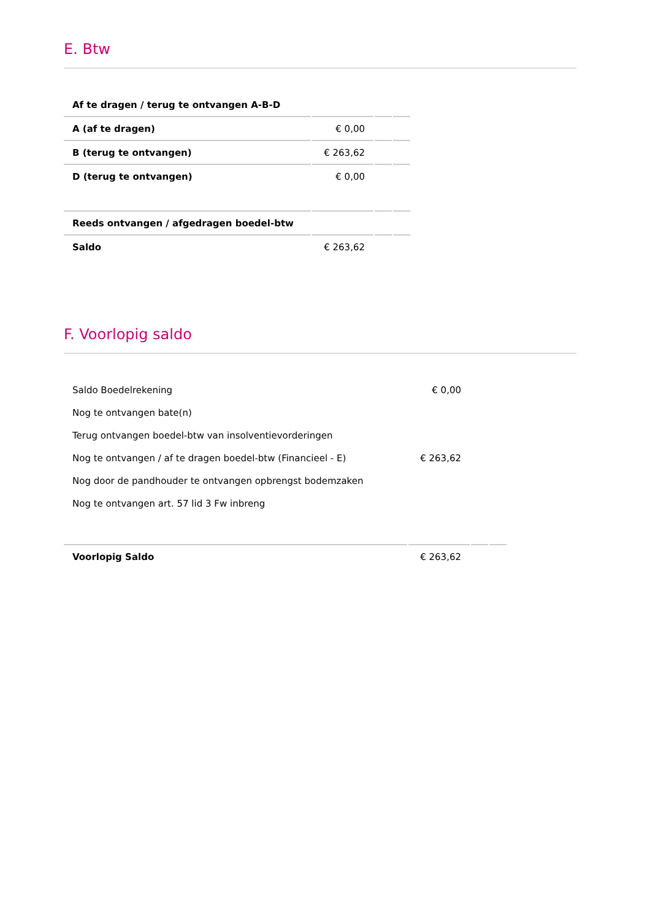E. Btw
| Af te dragen / terug te ontvangen A-B-D | | | |
| A (af te dragen) | € 0,00 | | |
| B (terug te ontvangen) | € 263,62 | | |
| D (terug te ontvangen) | € 0,00 | | |
| Reeds ontvangen / afgedragen boedel-btw | | | |
| Saldo | € 263,62 | | |
F. Voorlopig saldo
| Saldo Boedelrekening | € 0,00 | | |
| Nog te ontvangen bate(n) | | | |
| Terug ontvangen boedel-btw van insolventievorderingen | | | |
| Nog te ontvangen / af te dragen boedel-btw (Financieel - E) | € 263,62 | | |
| Nog door de pandhouder te ontvangen opbrengst bodemzaken | | | |
| Nog te ontvangen art. 57 lid 3 Fw inbreng | | | |
| Voorlopig Saldo | € 263,62 | | |